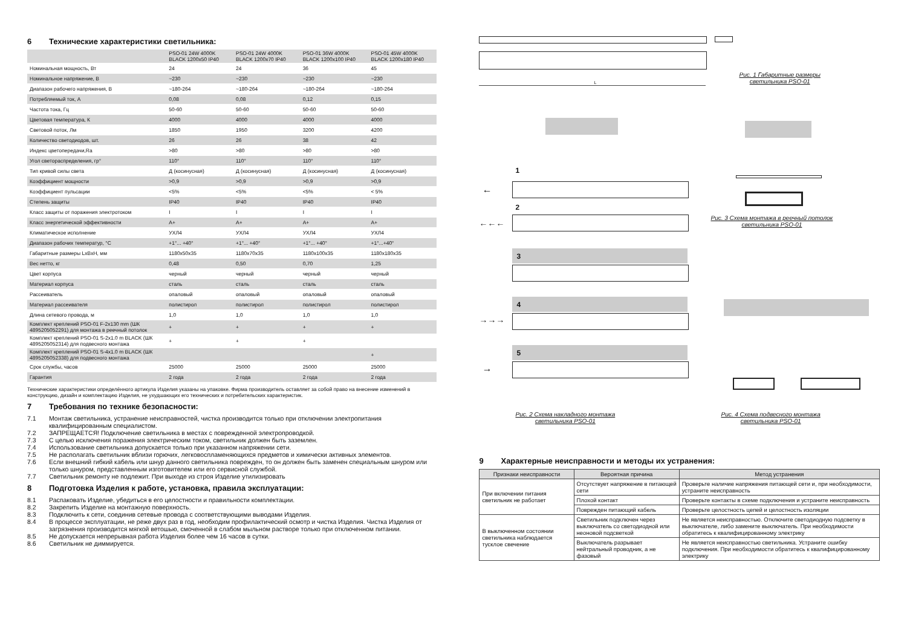6 Технические характеристики светильника:
| | PSO-01 24W 4000K BLACK 1200x50 IP40 | PSO-01 24W 4000K BLACK 1200x70 IP40 | PSO-01 36W 4000K BLACK 1200x100 IP40 | PSO-01 45W 4000K BLACK 1200x180 IP40 |
| --- | --- | --- | --- | --- |
| Номинальная мощность, Вт | 24 | 24 | 36 | 45 |
| Номинальное напряжение, В | ~230 | ~230 | ~230 | ~230 |
| Диапазон рабочего напряжения, В | ~180-264 | ~180-264 | ~180-264 | ~180-264 |
| Потребляемый ток, А | 0,08 | 0,08 | 0,12 | 0,15 |
| Частота тока, Гц | 50-60 | 50-60 | 50-60 | 50-60 |
| Цветовая температура, К | 4000 | 4000 | 4000 | 4000 |
| Световой поток, Лм | 1850 | 1950 | 3200 | 4200 |
| Количество светодиодов, шт. | 26 | 26 | 38 | 42 |
| Индекс цветопередачи,Ra | >80 | >80 | >80 | >80 |
| Угол светораспределения, гр° | 110° | 110° | 110° | 110° |
| Тип кривой силы света | Д (косинусная) | Д (косинусная) | Д (косинусная) | Д (косинусная) |
| Коэффициент мощности | >0,9 | >0,9 | >0,9 | >0,9 |
| Коэффициент пульсации | <5% | <5% | <5% | < 5% |
| Степень защиты | IP40 | IP40 | IP40 | IP40 |
| Класс защиты от поражения электротоком | I | I | I | I |
| Класс энергетической эффективности | A+ | A+ | A+ | A+ |
| Климатическое исполнение | УХЛ4 | УХЛ4 | УХЛ4 | УХЛ4 |
| Диапазон рабочих температур, °С | +1°... +40° | +1°... +40° | +1°... +40° | +1°...+40° |
| Габаритные размеры LxBxH, мм | 1180x50x35 | 1180x70x35 | 1180x100x35 | 1180x180x35 |
| Вес нетто, кг | 0,48 | 0,50 | 0,70 | 1,25 |
| Цвет корпуса | черный | черный | черный | черный |
| Материал корпуса | сталь | сталь | сталь | сталь |
| Рассеиватель | опаловый | опаловый | опаловый | опаловый |
| Материал рассеивателя | полистирол | полистирол | полистирол | полистирол |
| Длина сетевого провода, м | 1,0 | 1,0 | 1,0 | 1,0 |
| Комплект креплений PSO-01 F-2x130 mm (ШК 4895205052291) для монтажа в реечный потолок | + | + | + | + |
| Комплект креплений PSO-01 S-2x1.0 m BLACK (ШК 4895205052314) для подвесного монтажа | + | + | + | |
| Комплект креплений PSO-01 S-4x1.0 m BLACK (ШК 4895205052338) для подвесного монтажа | | | | + |
| Срок службы, часов | 25000 | 25000 | 25000 | 25000 |
| Гарантия | 2 года | 2 года | 2 года | 2 года |
Технические характеристики определённого артикула Изделия указаны на упаковке. Фирма производитель оставляет за собой право на внесение изменений в конструкцию, дизайн и комплектацию Изделия, не ухудшающих его технических и потребительских характеристик.
7 Требования по технике безопасности:
7.1 Монтаж светильника, устранение неисправностей, чистка производится только при отключении электропитания квалифицированным специалистом.
7.2 ЗАПРЕЩАЕТСЯ! Подключение светильника в местах с поврежденной электропроводкой.
7.3 С целью исключения поражения электрическим током, светильник должен быть заземлен.
7.4 Использование светильника допускается только при указанном напряжении сети.
7.5 Не располагать светильник вблизи горючих, легковоспламеняющихся предметов и химически активных элементов.
7.6 Если внешний гибкий кабель или шнур данного светильника поврежден, то он должен быть заменен специальным шнуром или только шнуром, представленным изготовителем или его сервисной службой.
7.7 Светильник ремонту не подлежит. При выходе из строя Изделие утилизировать
8 Подготовка Изделия к работе, установка, правила эксплуатации:
8.1 Распаковать Изделие, убедиться в его целостности и правильности комплектации.
8.2 Закрепить Изделие на монтажную поверхность.
8.3 Подключить к сети, соединив сетевые провода с соответствующими выводами Изделия.
8.4 В процессе эксплуатации, не реже двух раз в год, необходим профилактический осмотр и чистка Изделия. Чистка Изделия от загрязнения производится мягкой ветошью, смоченной в слабом мыльном растворе только при отключенном питании.
8.5 Не допускается непрерывная работа Изделия более чем 16 часов в сутки.
8.6 Светильник не диммируется.
L
Рис. 1 Габаритные размеры
светильника PSO-01
1
←
2
←←←
Рис. 3 Схема монтажа в реечный потолок
светильника PSO-01
3
4
→→→
5
→
Рис. 2 Схема накладного монтажа
светильника PSO-01
Рис. 4 Схема подвесного монтажа
светильника PSO-01
9 Характерные неисправности и методы их устранения:
| Признаки неисправности | Вероятная причина | Метод устранения |
| --- | --- | --- |
| При включении питания светильник не работает | Отсутствует напряжение в питающей сети | Проверьте наличие напряжения питающей сети и, при необходимости, устраните неисправность |
| | Плохой контакт | Проверьте контакты в схеме подключения и устраните неисправность |
| | Поврежден питающий кабель | Проверьте целостность цепей и целостность изоляции |
| В выключенном состоянии светильника наблюдается тусклое свечение | Светильник подключен через выключатель со светодиодной или неоновой подсветкой | Не является неисправностью. Отключите светодиодную подсветку в выключателе, либо замените выключатель. При необходимости обратитесь к квалифицированному электрику |
| | Выключатель разрывает нейтральный проводник, а не фазовый | Не является неисправностью светильника. Устраните ошибку подключения. При необходимости обратитесь к квалифицированному электрику |